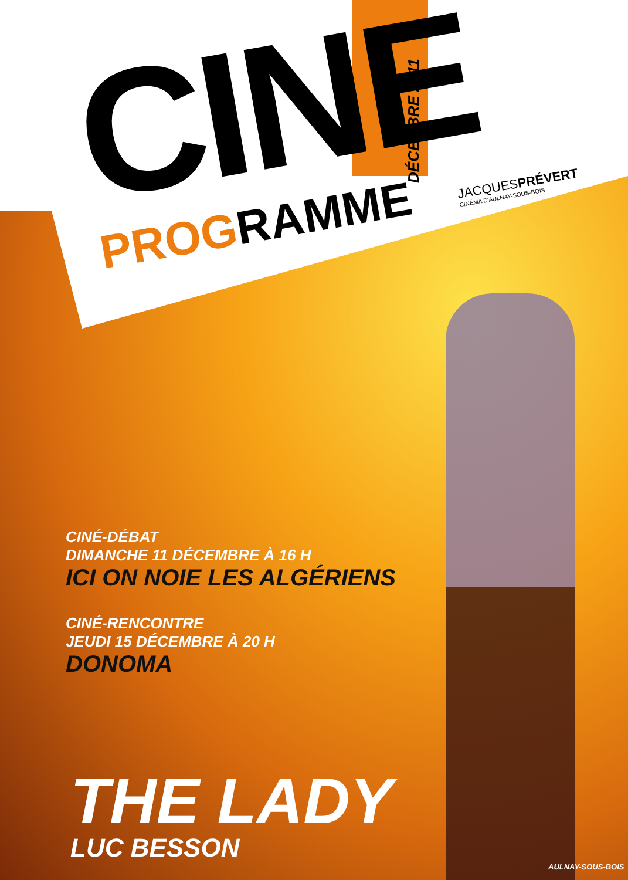CINE
PROGRAMME
DÉCEMBRE 2011
JACQUESPRÉVERT
CINÉMA D'AULNAY-SOUS-BOIS
CINÉ-DÉBAT
DIMANCHE 11 DÉCEMBRE À 16 H
ICI ON NOIE LES ALGÉRIENS
CINÉ-RENCONTRE
JEUDI 15 DÉCEMBRE À 20 H
DONOMA
THE LADY
LUC BESSON
AULNAY-SOUS-BOIS